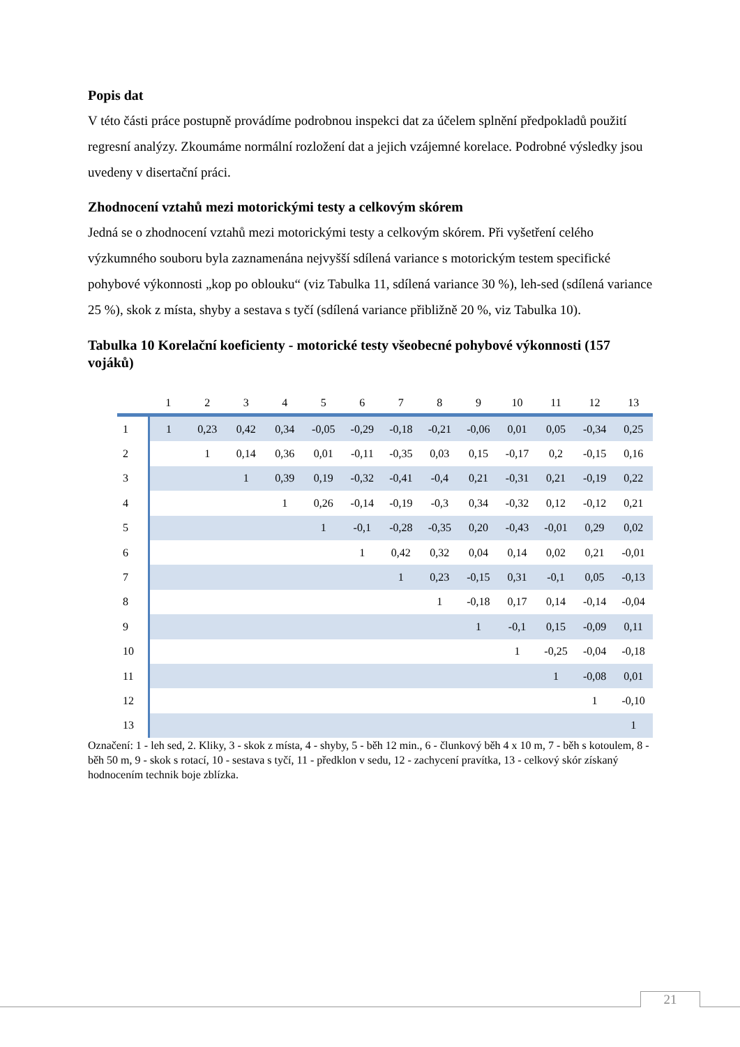Popis dat
V této části práce postupně provádíme podrobnou inspekci dat za účelem splnění předpokladů použití regresní analýzy. Zkoumáme normální rozložení dat a jejich vzájemné korelace. Podrobné výsledky jsou uvedeny v disertační práci.
Zhodnocení vztahů mezi motorickými testy a celkovým skórem
Jedná se o zhodnocení vztahů mezi motorickými testy a celkovým skórem. Při vyšetření celého výzkumného souboru byla zaznamenána nejvyšší sdílená variance s motorickým testem specifické pohybové výkonnosti „kop po oblouku“ (viz Tabulka 11, sdílená variance 30 %), leh-sed (sdílená variance 25 %), skok z místa, shyby a sestava s tyčí (sdílená variance přibližně 20 %, viz Tabulka 10).
Tabulka 10 Korelační koeficienty - motorické testy všeobecné pohybové výkonnosti (157 vojáků)
| | 1 | 2 | 3 | 4 | 5 | 6 | 7 | 8 | 9 | 10 | 11 | 12 | 13 |
| --- | --- | --- | --- | --- | --- | --- | --- | --- | --- | --- | --- | --- | --- |
| 1 | 1 | 0,23 | 0,42 | 0,34 | -0,05 | -0,29 | -0,18 | -0,21 | -0,06 | 0,01 | 0,05 | -0,34 | 0,25 |
| 2 | | 1 | 0,14 | 0,36 | 0,01 | -0,11 | -0,35 | 0,03 | 0,15 | -0,17 | 0,2 | -0,15 | 0,16 |
| 3 | | | 1 | 0,39 | 0,19 | -0,32 | -0,41 | -0,4 | 0,21 | -0,31 | 0,21 | -0,19 | 0,22 |
| 4 | | | | 1 | 0,26 | -0,14 | -0,19 | -0,3 | 0,34 | -0,32 | 0,12 | -0,12 | 0,21 |
| 5 | | | | | 1 | -0,1 | -0,28 | -0,35 | 0,20 | -0,43 | -0,01 | 0,29 | 0,02 |
| 6 | | | | | | 1 | 0,42 | 0,32 | 0,04 | 0,14 | 0,02 | 0,21 | -0,01 |
| 7 | | | | | | | 1 | 0,23 | -0,15 | 0,31 | -0,1 | 0,05 | -0,13 |
| 8 | | | | | | | | 1 | -0,18 | 0,17 | 0,14 | -0,14 | -0,04 |
| 9 | | | | | | | | | 1 | -0,1 | 0,15 | -0,09 | 0,11 |
| 10 | | | | | | | | | | 1 | -0,25 | -0,04 | -0,18 |
| 11 | | | | | | | | | | | 1 | -0,08 | 0,01 |
| 12 | | | | | | | | | | | | 1 | -0,10 |
| 13 | | | | | | | | | | | | | 1 |
Označení: 1 - leh sed, 2. Kliky, 3 - skok z místa, 4 - shyby, 5 - běh 12 min., 6 - člunkový běh 4 x 10 m, 7 - běh s kotoulem, 8 - běh 50 m, 9 - skok s rotací, 10 - sestava s tyčí, 11 - předklon v sedu, 12 - zachycení pravítka, 13 - celkový skór získaný hodnocením technik boje zblízka.
21